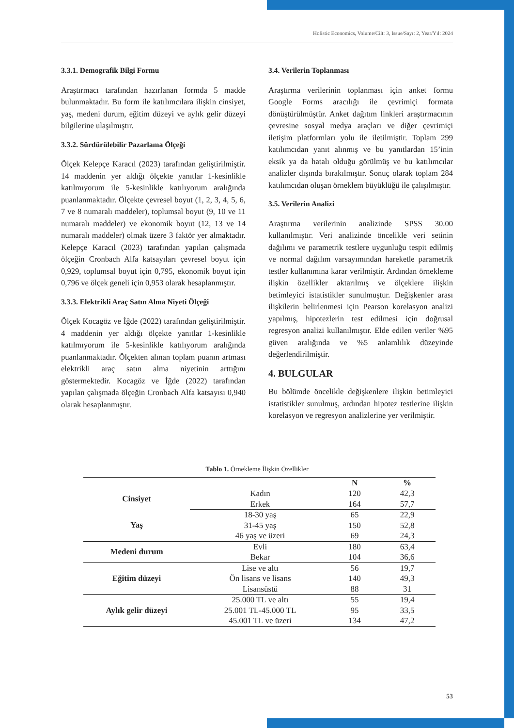Holistic Economics, Volume/Cilt: 3, Issue/Sayı: 2, Year/Yıl: 2024
3.3.1. Demografik Bilgi Formu
Araştırmacı tarafından hazırlanan formda 5 madde bulunmaktadır. Bu form ile katılımcılara ilişkin cinsiyet, yaş, medeni durum, eğitim düzeyi ve aylık gelir düzeyi bilgilerine ulaşılmıştır.
3.3.2. Sürdürülebilir Pazarlama Ölçeği
Ölçek Kelepçe Karacıl (2023) tarafından geliştirilmiştir. 14 maddenin yer aldığı ölçekte yanıtlar 1-kesinlikle katılmıyorum ile 5-kesinlikle katılıyorum aralığında puanlanmaktadır. Ölçekte çevresel boyut (1, 2, 3, 4, 5, 6, 7 ve 8 numaralı maddeler), toplumsal boyut (9, 10 ve 11 numaralı maddeler) ve ekonomik boyut (12, 13 ve 14 numaralı maddeler) olmak üzere 3 faktör yer almaktadır. Kelepçe Karacıl (2023) tarafından yapılan çalışmada ölçeğin Cronbach Alfa katsayıları çevresel boyut için 0,929, toplumsal boyut için 0,795, ekonomik boyut için 0,796 ve ölçek geneli için 0,953 olarak hesaplanmıştır.
3.3.3. Elektrikli Araç Satın Alma Niyeti Ölçeği
Ölçek Kocagöz ve İğde (2022) tarafından geliştirilmiştir. 4 maddenin yer aldığı ölçekte yanıtlar 1-kesinlikle katılmıyorum ile 5-kesinlikle katılıyorum aralığında puanlanmaktadır. Ölçekten alınan toplam puanın artması elektrikli araç satın alma niyetinin arttığını göstermektedir. Kocagöz ve İğde (2022) tarafından yapılan çalışmada ölçeğin Cronbach Alfa katsayısı 0,940 olarak hesaplanmıştır.
3.4. Verilerin Toplanması
Araştırma verilerinin toplanması için anket formu Google Forms aracılığı ile çevrimiçi formata dönüştürülmüştür. Anket dağıtım linkleri araştırmacının çevresine sosyal medya araçları ve diğer çevrimiçi iletişim platformları yolu ile iletilmiştir. Toplam 299 katılımcıdan yanıt alınmış ve bu yanıtlardan 15’inin eksik ya da hatalı olduğu görülmüş ve bu katılımcılar analizler dışında bırakılmıştır. Sonuç olarak toplam 284 katılımcıdan oluşan örneklem büyüklüğü ile çalışılmıştır.
3.5. Verilerin Analizi
Araştırma verilerinin analizinde SPSS 30.00 kullanılmıştır. Veri analizinde öncelikle veri setinin dağılımı ve parametrik testlere uygunluğu tespit edilmiş ve normal dağılım varsayımından hareketle parametrik testler kullanımına karar verilmiştir. Ardından örnekleme ilişkin özellikler aktarılmış ve ölçeklere ilişkin betimleyici istatistikler sunulmuştur. Değişkenler arası ilişkilerin belirlenmesi için Pearson korelasyon analizi yapılmış, hipotezlerin test edilmesi için doğrusal regresyon analizi kullanılmıştır. Elde edilen veriler %95 güven aralığında ve %5 anlamlılık düzeyinde değerlendirilmiştir.
4. BULGULAR
Bu bölümde öncelikle değişkenlere ilişkin betimleyici istatistikler sunulmuş, ardından hipotez testlerine ilişkin korelasyon ve regresyon analizlerine yer verilmiştir.
Tablo 1. Örnekleme İlişkin Özellikler
| | | N | % |
| --- | --- | --- | --- |
| Cinsiyet | Kadın | 120 | 42,3 |
| | Erkek | 164 | 57,7 |
| Yaş | 18-30 yaş | 65 | 22,9 |
| | 31-45 yaş | 150 | 52,8 |
| | 46 yaş ve üzeri | 69 | 24,3 |
| Medeni durum | Evli | 180 | 63,4 |
| | Bekar | 104 | 36,6 |
| Eğitim düzeyi | Lise ve altı | 56 | 19,7 |
| | Ön lisans ve lisans | 140 | 49,3 |
| | Lisansüstü | 88 | 31 |
| Aylık gelir düzeyi | 25.000 TL ve altı | 55 | 19,4 |
| | 25.001 TL-45.000 TL | 95 | 33,5 |
| | 45.001 TL ve üzeri | 134 | 47,2 |
53